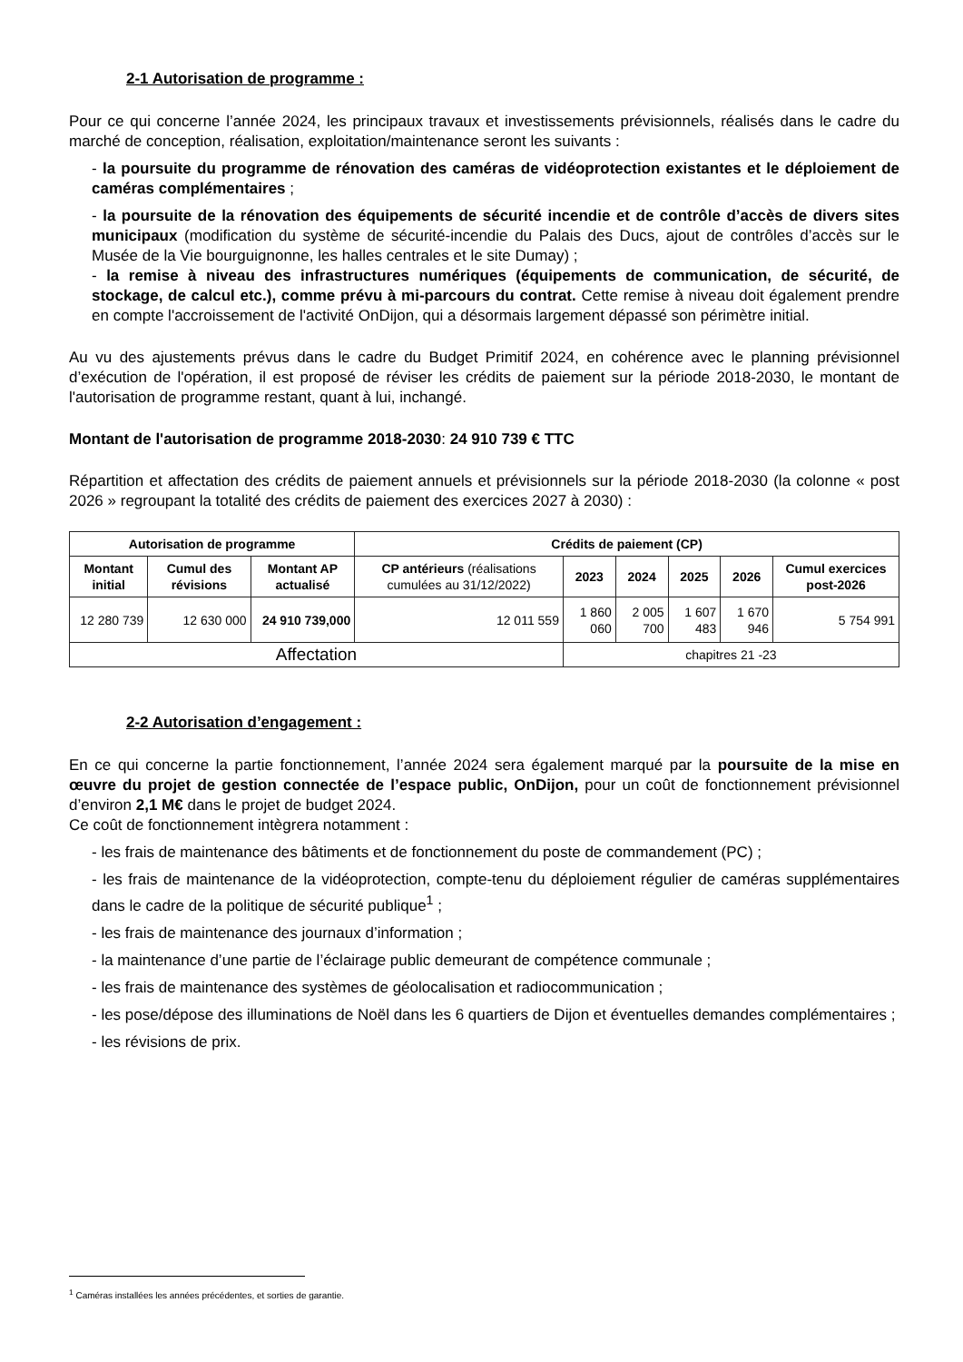2-1 Autorisation de programme :
Pour ce qui concerne l’année 2024, les principaux travaux et investissements prévisionnels, réalisés dans le cadre du marché de conception, réalisation, exploitation/maintenance seront les suivants :
- la poursuite du programme de rénovation des caméras de vidéoprotection existantes et le déploiement de caméras complémentaires ;
- la poursuite de la rénovation des équipements de sécurité incendie et de contrôle d’accès de divers sites municipaux (modification du système de sécurité-incendie du Palais des Ducs, ajout de contrôles d’accès sur le Musée de la Vie bourguignonne, les halles centrales et le site Dumay) ;
- la remise à niveau des infrastructures numériques (équipements de communication, de sécurité, de stockage, de calcul etc.), comme prévu à mi-parcours du contrat. Cette remise à niveau doit également prendre en compte l'accroissement de l'activité OnDijon, qui a désormais largement dépassé son périmètre initial.
Au vu des ajustements prévus dans le cadre du Budget Primitif 2024, en cohérence avec le planning prévisionnel d’exécution de l'opération, il est proposé de réviser les crédits de paiement sur la période 2018-2030, le montant de l'autorisation de programme restant, quant à lui, inchangé.
Montant de l'autorisation de programme 2018-2030: 24 910 739 € TTC
Répartition et affectation des crédits de paiement annuels et prévisionnels sur la période 2018-2030 (la colonne « post 2026 » regroupant la totalité des crédits de paiement des exercices 2027 à 2030) :
| Autorisation de programme | | | Crédits de paiement (CP) | | | | | |
| --- | --- | --- | --- | --- | --- | --- | --- | --- |
| Montant initial | Cumul des révisions | Montant AP actualisé | CP antérieurs (réalisations cumulées au 31/12/2022) | 2023 | 2024 | 2025 | 2026 | Cumul exercices post-2026 |
| 12 280 739 | 12 630 000 | 24 910 739,000 | 12 011 559 | 1 860 060 | 2 005 700 | 1 607 483 | 1 670 946 | 5 754 991 |
| Affectation | | | | chapitres 21 -23 | | | | |
2-2 Autorisation d’engagement :
En ce qui concerne la partie fonctionnement, l’année 2024 sera également marqué par la poursuite de la mise en œuvre du projet de gestion connectée de l’espace public, OnDijon, pour un coût de fonctionnement prévisionnel d’environ 2,1 M€ dans le projet de budget 2024.
Ce coût de fonctionnement intègrera notamment :
- les frais de maintenance des bâtiments et de fonctionnement du poste de commandement (PC) ;
- les frais de maintenance de la vidéoprotection, compte-tenu du déploiement régulier de caméras supplémentaires dans le cadre de la politique de sécurité publique<sup>1</sup> ;
- les frais de maintenance des journaux d’information ;
- la maintenance d’une partie de l’éclairage public demeurant de compétence communale ;
- les frais de maintenance des systèmes de géolocalisation et radiocommunication ;
- les pose/dépose des illuminations de Noël dans les 6 quartiers de Dijon et éventuelles demandes complémentaires ;
- les révisions de prix.
<sup>1</sup> Caméras installées les années précédentes, et sorties de garantie.